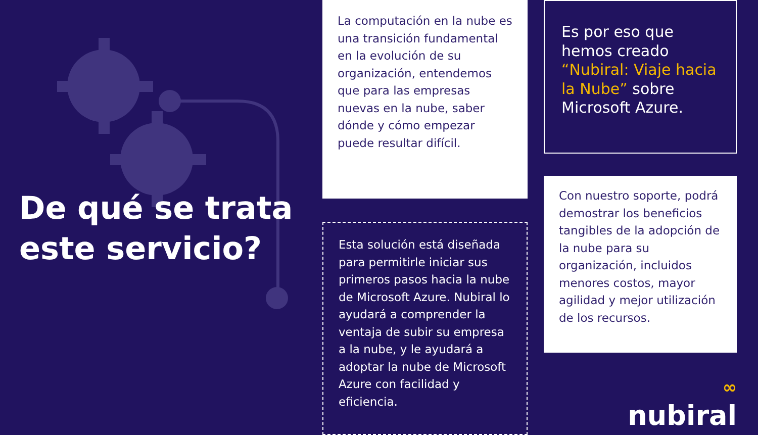De qué se trata este servicio?
La computación en la nube es una transición fundamental en la evolución de su organización, entendemos que para las empresas nuevas en la nube, saber dónde y cómo empezar puede resultar difícil.
Esta solución está diseñada para permitirle iniciar sus primeros pasos hacia la nube de Microsoft Azure. Nubiral lo ayudará a comprender la ventaja de subir su empresa a la nube, y le ayudará a adoptar la nube de Microsoft Azure con facilidad y eficiencia.
Es por eso que hemos creado “Nubiral: Viaje hacia la Nube” sobre Microsoft Azure.
Con nuestro soporte, podrá demostrar los beneficios tangibles de la adopción de la nube para su organización, incluidos menores costos, mayor agilidad y mejor utilización de los recursos.
∞
nubiral